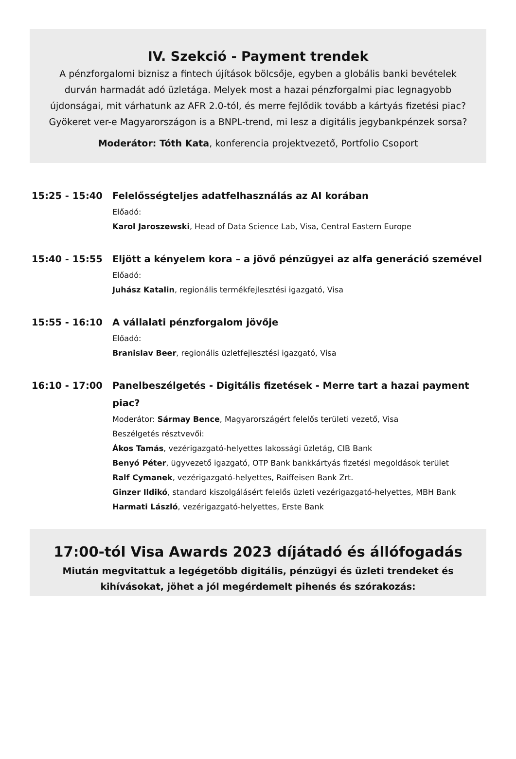IV. Szekció - Payment trendek
A pénzforgalomi biznisz a fintech újítások bölcsője, egyben a globális banki bevételek durván harmadát adó üzletága. Melyek most a hazai pénzforgalmi piac legnagyobb újdonságai, mit várhatunk az AFR 2.0-tól, és merre fejlődik tovább a kártyás fizetési piac? Gyökeret ver-e Magyarországon is a BNPL-trend, mi lesz a digitális jegybankpénzek sorsa?
Moderátor: Tóth Kata, konferencia projektvezető, Portfolio Csoport
15:25 - 15:40
Felelősségteljes adatfelhasználás az AI korában
Előadó:
Karol Jaroszewski, Head of Data Science Lab, Visa, Central Eastern Europe
15:40 - 15:55
Eljött a kényelem kora – a jövő pénzügyei az alfa generáció szemével
Előadó:
Juhász Katalin, regionális termékfejlesztési igazgató, Visa
15:55 - 16:10
A vállalati pénzforgalom jövője
Előadó:
Branislav Beer, regionális üzletfejlesztési igazgató, Visa
16:10 - 17:00
Panelbeszélgetés - Digitális fizetések - Merre tart a hazai payment piac?
Moderátor: Sármay Bence, Magyarországért felelős területi vezető, Visa
Beszélgetés résztvevői:
Ákos Tamás, vezérigazgató-helyettes lakossági üzletág, CIB Bank
Benyó Péter, ügyvezető igazgató, OTP Bank bankkártyás fizetési megoldások terület
Ralf Cymanek, vezérigazgató-helyettes, Raiffeisen Bank Zrt.
Ginzer Ildikó, standard kiszolgálásért felelős üzleti vezérigazgató-helyettes, MBH Bank
Harmati László, vezérigazgató-helyettes, Erste Bank
17:00-tól Visa Awards 2023 díjátadó és állófogadás
Miután megvitattuk a legégetőbb digitális, pénzügyi és üzleti trendeket és kihívásokat, jöhet a jól megérdemelt pihenés és szórakozás: